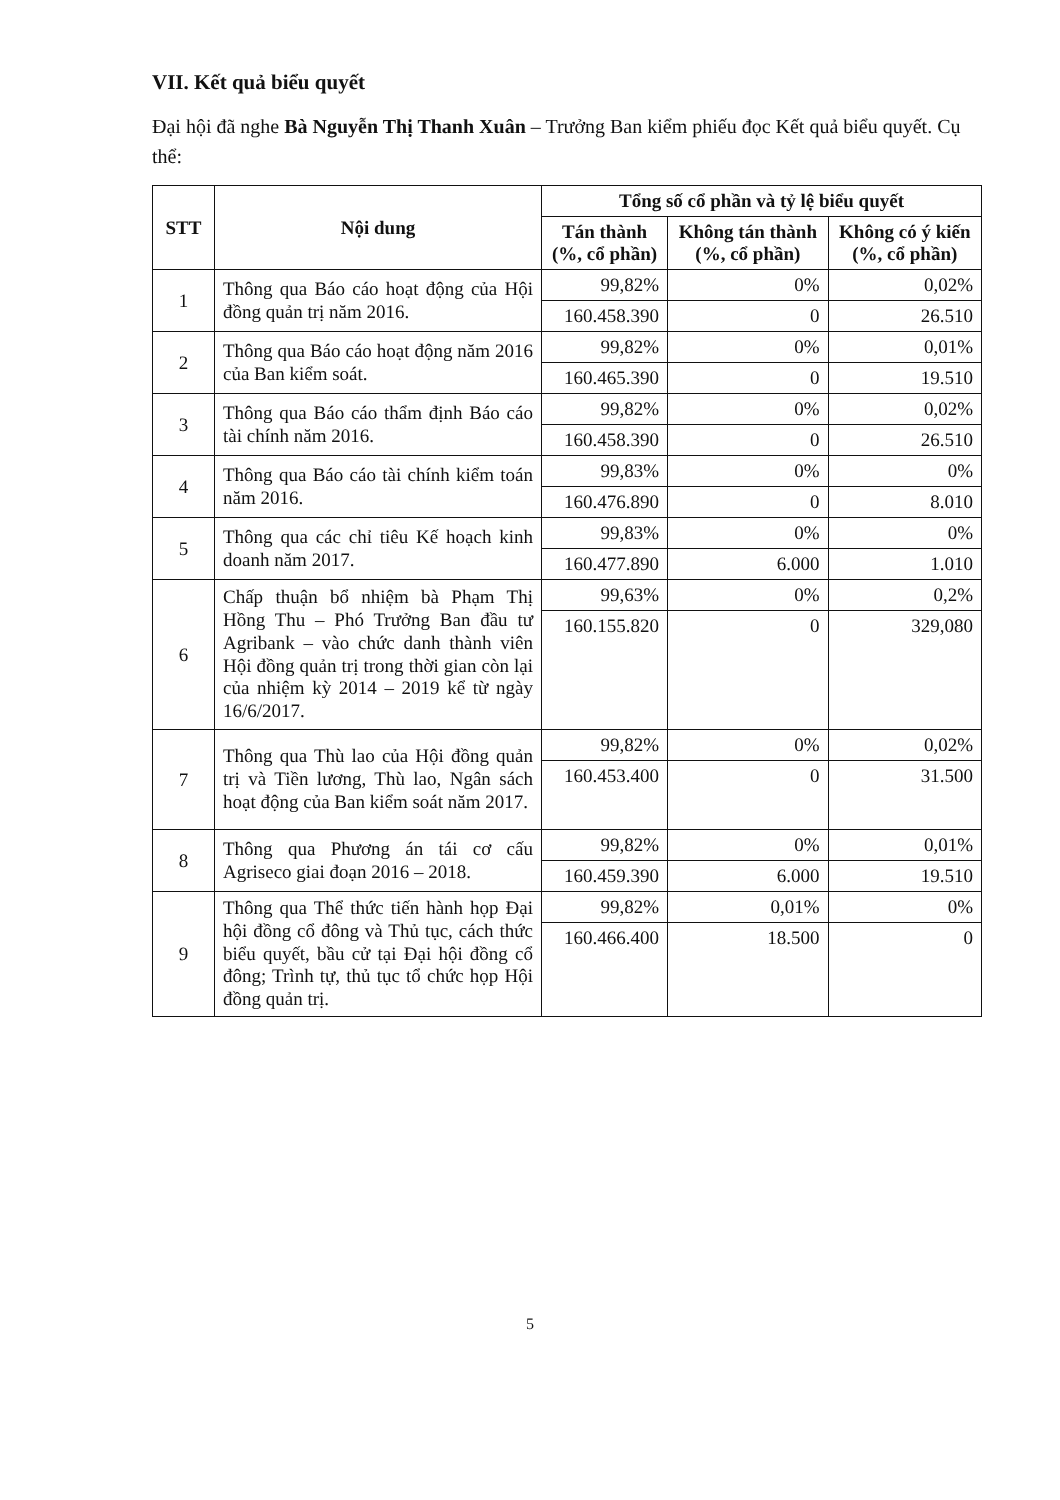VII. Kết quả biểu quyết
Đại hội đã nghe Bà Nguyễn Thị Thanh Xuân – Trưởng Ban kiểm phiếu đọc Kết quả biểu quyết. Cụ thể:
| STT | Nội dung | Tổng số cổ phần và tỷ lệ biểu quyết | | |
| --- | --- | --- | --- | --- |
| | | Tán thành (%, cổ phần) | Không tán thành (%, cổ phần) | Không có ý kiến (%, cổ phần) |
| 1 | Thông qua Báo cáo hoạt động của Hội đồng quản trị năm 2016. | 99,82% | 0% | 0,02% |
| | | 160.458.390 | 0 | 26.510 |
| 2 | Thông qua Báo cáo hoạt động năm 2016 của Ban kiểm soát. | 99,82% | 0% | 0,01% |
| | | 160.465.390 | 0 | 19.510 |
| 3 | Thông qua Báo cáo thẩm định Báo cáo tài chính năm 2016. | 99,82% | 0% | 0,02% |
| | | 160.458.390 | 0 | 26.510 |
| 4 | Thông qua Báo cáo tài chính kiểm toán năm 2016. | 99,83% | 0% | 0% |
| | | 160.476.890 | 0 | 8.010 |
| 5 | Thông qua các chỉ tiêu Kế hoạch kinh doanh năm 2017. | 99,83% | 0% | 0% |
| | | 160.477.890 | 6.000 | 1.010 |
| 6 | Chấp thuận bổ nhiệm bà Phạm Thị Hồng Thu – Phó Trưởng Ban đầu tư Agribank – vào chức danh thành viên Hội đồng quản trị trong thời gian còn lại của nhiệm kỳ 2014 – 2019 kể từ ngày 16/6/2017. | 99,63% | 0% | 0,2% |
| | | 160.155.820 | 0 | 329,080 |
| 7 | Thông qua Thù lao của Hội đồng quản trị và Tiền lương, Thù lao, Ngân sách hoạt động của Ban kiểm soát năm 2017. | 99,82% | 0% | 0,02% |
| | | 160.453.400 | 0 | 31.500 |
| 8 | Thông qua Phương án tái cơ cấu Agriseco giai đoạn 2016 – 2018. | 99,82% | 0% | 0,01% |
| | | 160.459.390 | 6.000 | 19.510 |
| 9 | Thông qua Thể thức tiến hành họp Đại hội đồng cổ đông và Thủ tục, cách thức biểu quyết, bầu cử tại Đại hội đồng cổ đông; Trình tự, thủ tục tổ chức họp Hội đồng quản trị. | 99,82% | 0,01% | 0% |
| | | 160.466.400 | 18.500 | 0 |
5